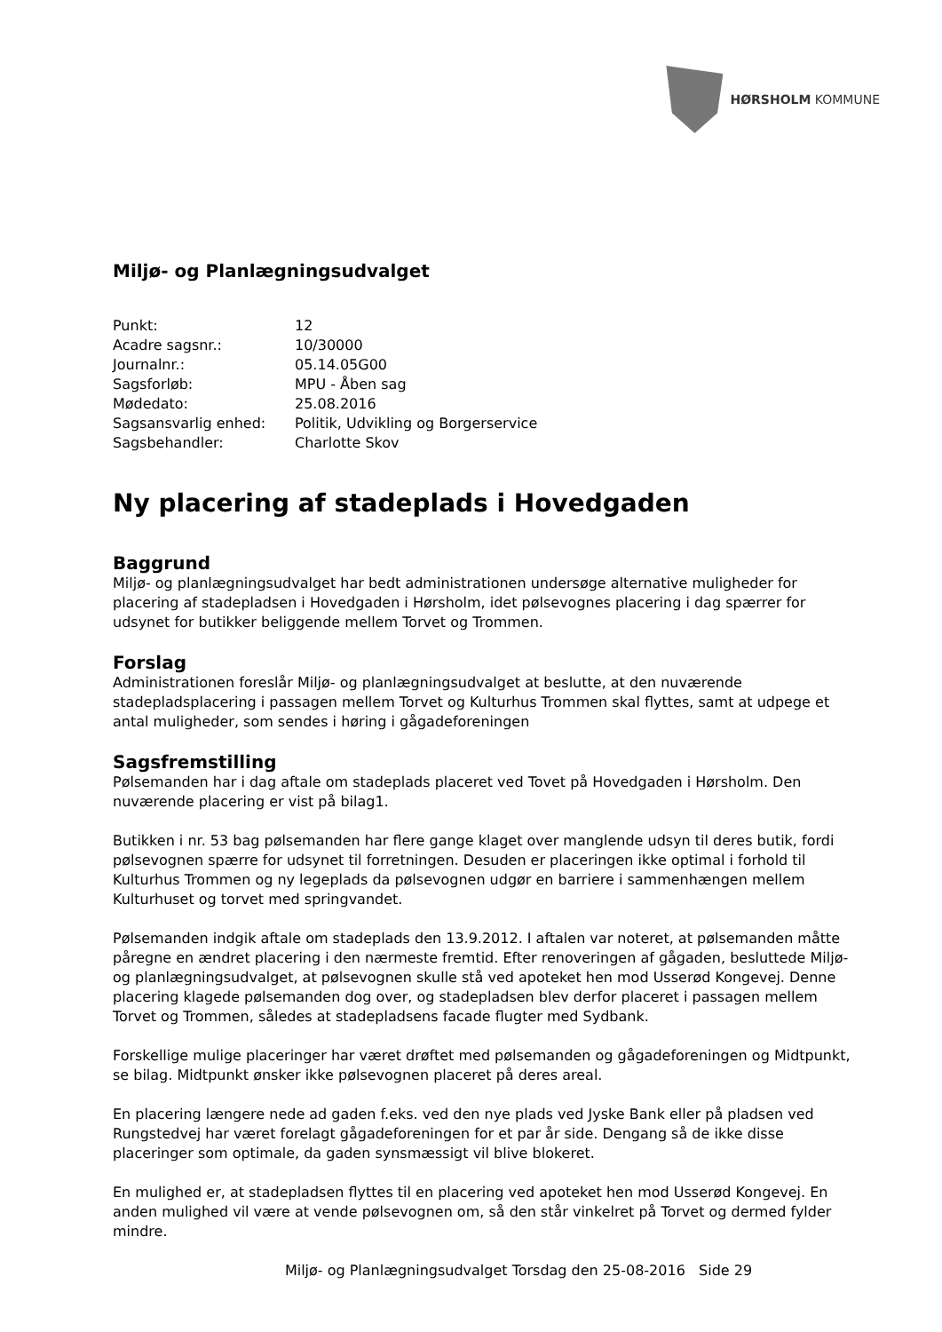HØRSHOLM KOMMUNE
Miljø- og Planlægningsudvalget
| Punkt: | 12 |
| Acadre sagsnr.: | 10/30000 |
| Journalnr.: | 05.14.05G00 |
| Sagsforløb: | MPU - Åben sag |
| Mødedato: | 25.08.2016 |
| Sagsansvarlig enhed: | Politik, Udvikling og Borgerservice |
| Sagsbehandler: | Charlotte Skov |
Ny placering af stadeplads i Hovedgaden
Baggrund
Miljø- og planlægningsudvalget har bedt administrationen undersøge alternative muligheder for placering af stadepladsen i Hovedgaden i Hørsholm, idet pølsevognes placering i dag spærrer for udsynet for butikker beliggende mellem Torvet og Trommen.
Forslag
Administrationen foreslår Miljø- og planlægningsudvalget at beslutte, at den nuværende stadepladsplacering i passagen mellem Torvet og Kulturhus Trommen skal flyttes, samt at udpege et antal muligheder, som sendes i høring i gågadeforeningen
Sagsfremstilling
Pølsemanden har i dag aftale om stadeplads placeret ved Tovet på Hovedgaden i Hørsholm. Den nuværende placering er vist på bilag1.
Butikken i nr. 53 bag pølsemanden har flere gange klaget over manglende udsyn til deres butik, fordi pølsevognen spærre for udsynet til forretningen. Desuden er placeringen ikke optimal i forhold til Kulturhus Trommen og ny legeplads da pølsevognen udgør en barriere i sammenhængen mellem Kulturhuset og torvet med springvandet.
Pølsemanden indgik aftale om stadeplads den 13.9.2012. I aftalen var noteret, at pølsemanden måtte påregne en ændret placering i den nærmeste fremtid. Efter renoveringen af gågaden, besluttede Miljø- og planlægningsudvalget, at pølsevognen skulle stå ved apoteket hen mod Usserød Kongevej. Denne placering klagede pølsemanden dog over, og stadepladsen blev derfor placeret i passagen mellem Torvet og Trommen, således at stadepladsens facade flugter med Sydbank.
Forskellige mulige placeringer har været drøftet med pølsemanden og gågadeforeningen og Midtpunkt, se bilag. Midtpunkt ønsker ikke pølsevognen placeret på deres areal.
En placering længere nede ad gaden f.eks. ved den nye plads ved Jyske Bank eller på pladsen ved Rungstedvej har været forelagt gågadeforeningen for et par år side. Dengang så de ikke disse placeringer som optimale, da gaden synsmæssigt vil blive blokeret.
En mulighed er, at stadepladsen flyttes til en placering ved apoteket hen mod Usserød Kongevej. En anden mulighed vil være at vende pølsevognen om, så den står vinkelret på Torvet og dermed fylder mindre.
Miljø- og Planlægningsudvalget Torsdag den 25-08-2016 Side 29